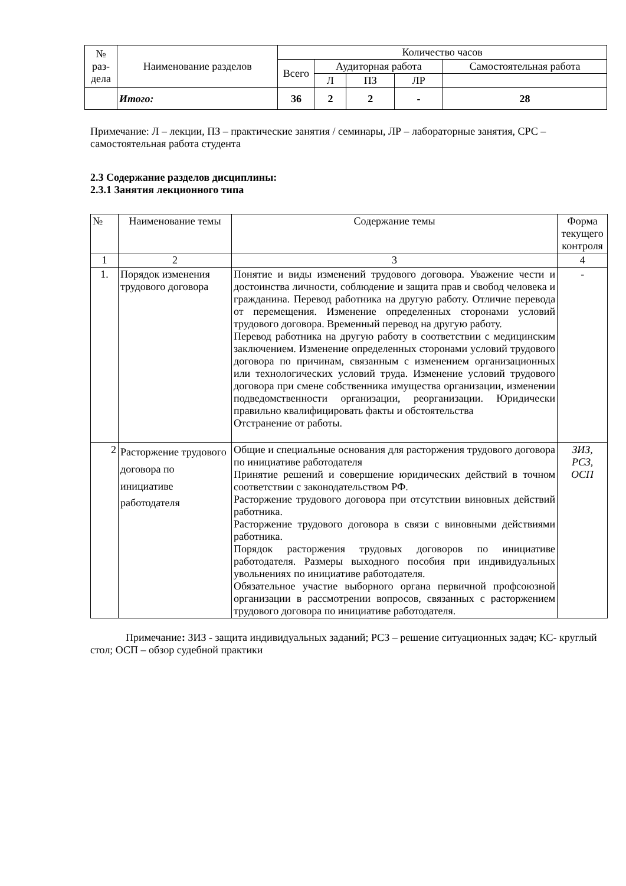| № раз- дела | Наименование разделов | Количество часов | | | | |
| --- | --- | --- | --- | --- | --- | --- |
| | | Всего | Аудиторная работа | | | Самостоятельная работа |
| | | | Л | ПЗ | ЛР | |
| | Итого: | 36 | 2 | 2 | - | 28 |
Примечание: Л – лекции, ПЗ – практические занятия / семинары, ЛР – лабораторные занятия, СРС – самостоятельная работа студента
2.3 Содержание разделов дисциплины:
2.3.1 Занятия лекционного типа
| № | Наименование темы | Содержание темы | Форма текущего контроля |
| --- | --- | --- | --- |
| 1 | 2 | 3 | 4 |
| 1. | Порядок изменения трудового договора | Понятие и виды изменений трудового договора. Уважение чести и достоинства личности, соблюдение и защита прав и свобод человека и гражданина. Перевод работника на другую работу. Отличие перевода от перемещения. Изменение определенных сторонами условий трудового договора. Временный перевод на другую работу. Перевод работника на другую работу в соответствии с медицинским заключением. Изменение определенных сторонами условий трудового договора по причинам, связанным с изменением организационных или технологических условий труда. Изменение условий трудового договора при смене собственника имущества организации, изменении подведомственности организации, реорганизации. Юридически правильно квалифицировать факты и обстоятельства Отстранение от работы. | - |
| 2 | Расторжение трудового договора по инициативе работодателя | Общие и специальные основания для расторжения трудового договора по инициативе работодателя Принятие решений и совершение юридических действий в точном соответствии с законодательством РФ. Расторжение трудового договора при отсутствии виновных действий работника. Расторжение трудового договора в связи с виновными действиями работника. Порядок расторжения трудовых договоров по инициативе работодателя. Размеры выходного пособия при индивидуальных увольнениях по инициативе работодателя. Обязательное участие выборного органа первичной профсоюзной организации в рассмотрении вопросов, связанных с расторжением трудового договора по инициативе работодателя. | ЗИЗ, РСЗ, ОСП |
Примечание: ЗИЗ - защита индивидуальных заданий; РСЗ – решение ситуационных задач; КС- круглый стол; ОСП – обзор судебной практики